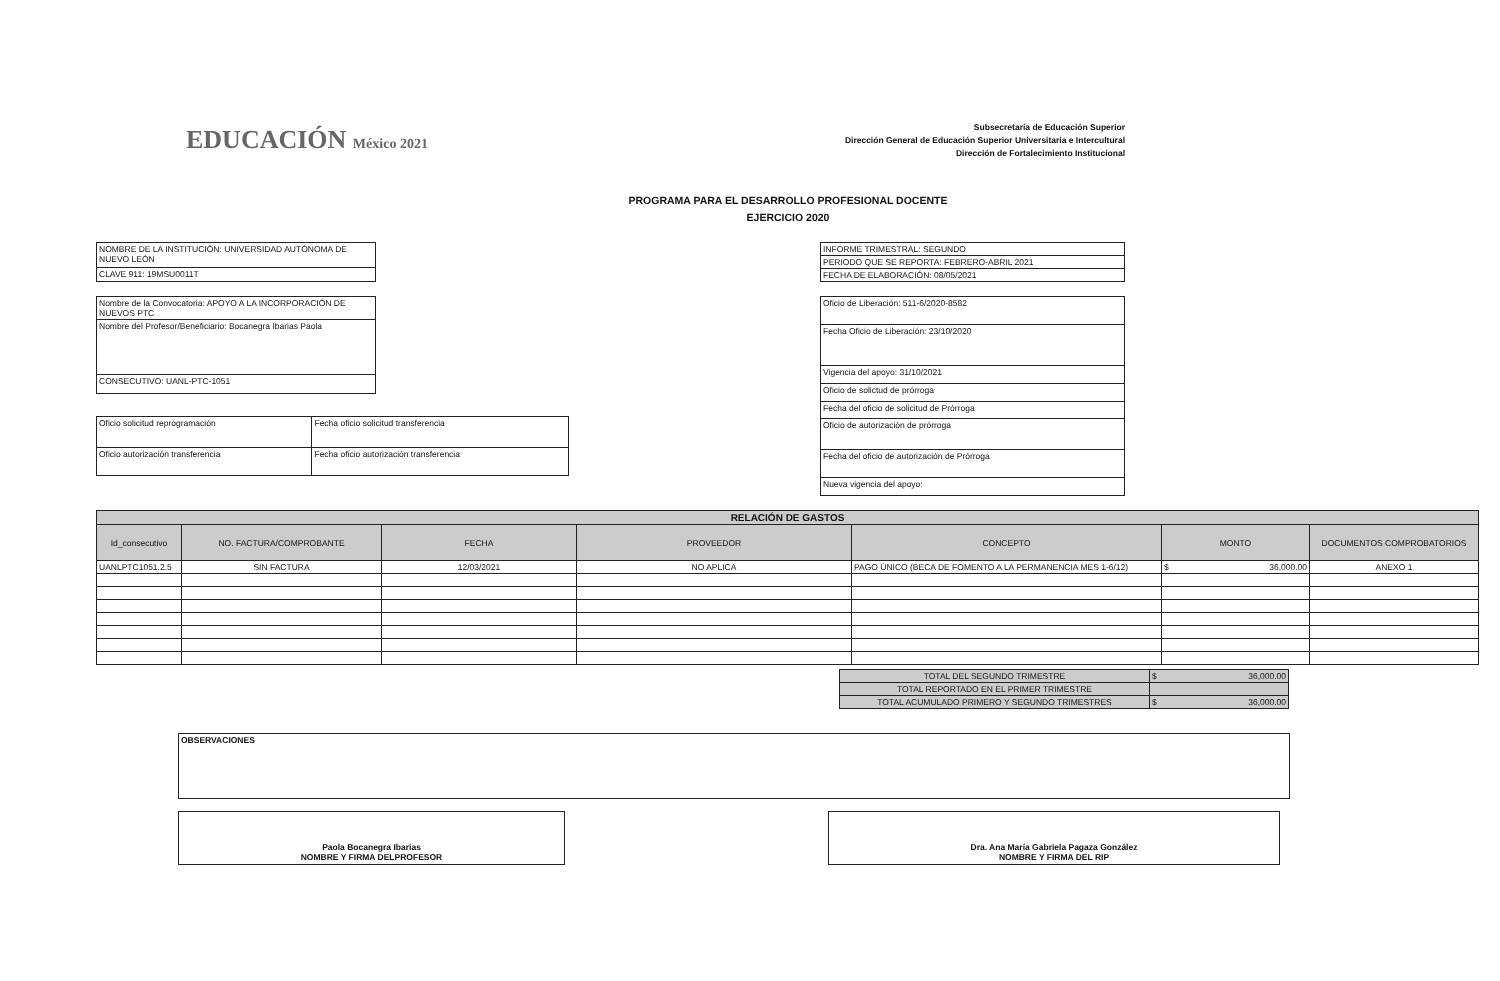EDUCACIÓN México 2021
Subsecretaría de Educación Superior
Dirección General de Educación Superior Universitaria e Intercultural
Dirección de Fortalecimiento Institucional
PROGRAMA PARA EL DESARROLLO PROFESIONAL DOCENTE
EJERCICIO 2020
| NOMBRE DE LA INSTITUCIÓN: UNIVERSIDAD AUTÓNOMA DE NUEVO LEÓN |
| CLAVE 911: 19MSU0011T |
| INFORME TRIMESTRAL: SEGUNDO |
| PERIODO QUE SE REPORTA: FEBRERO-ABRIL 2021 |
| FECHA DE ELABORACIÓN: 08/05/2021 |
| Nombre de la Convocatoria: APOYO A LA INCORPORACIÓN DE NUEVOS PTC |
| Nombre del Profesor/Beneficiario: Bocanegra Ibarias Paola |
| CONSECUTIVO: UANL-PTC-1051 |
| Oficio solicitud reprogramación | Fecha oficio solicitud transferencia |
| Oficio autorización transferencia | Fecha oficio autorización transferencia |
| Oficio de Liberación: 511-6/2020-8582 |
| Fecha Oficio de Liberación: 23/10/2020 |
| Vigencia del apoyo: 31/10/2021 |
| Oficio de solictud de prórroga |
| Fecha del oficio de solicitud de Prórroga |
| Oficio de autorización de prórroga |
| Fecha del oficio de autorización de Prórroga |
| Nueva vigencia del apoyo: |
| RELACIÓN DE GASTOS | | | | | | |
| --- | --- | --- | --- | --- | --- | --- |
| Id_consecutivo | NO. FACTURA/COMPROBANTE | FECHA | PROVEEDOR | CONCEPTO | MONTO | DOCUMENTOS COMPROBATORIOS |
| UANLPTC1051.2.5 | SIN FACTURA | 12/03/2021 | NO APLICA | PAGO ÚNICO (BECA DE FOMENTO A LA PERMANENCIA MES 1-6/12) | $ 36,000.00 | ANEXO 1 |
| TOTAL DEL SEGUNDO TRIMESTRE | $ 36,000.00 |
| TOTAL REPORTADO EN EL PRIMER TRIMESTRE | |
| TOTAL ACUMULADO PRIMERO Y SEGUNDO TRIMESTRES | $ 36,000.00 |
| OBSERVACIONES |
Paola Bocanegra Ibarias
NOMBRE Y FIRMA DELPROFESOR
Dra. Ana María Gabriela Pagaza González
NOMBRE Y FIRMA DEL RIP